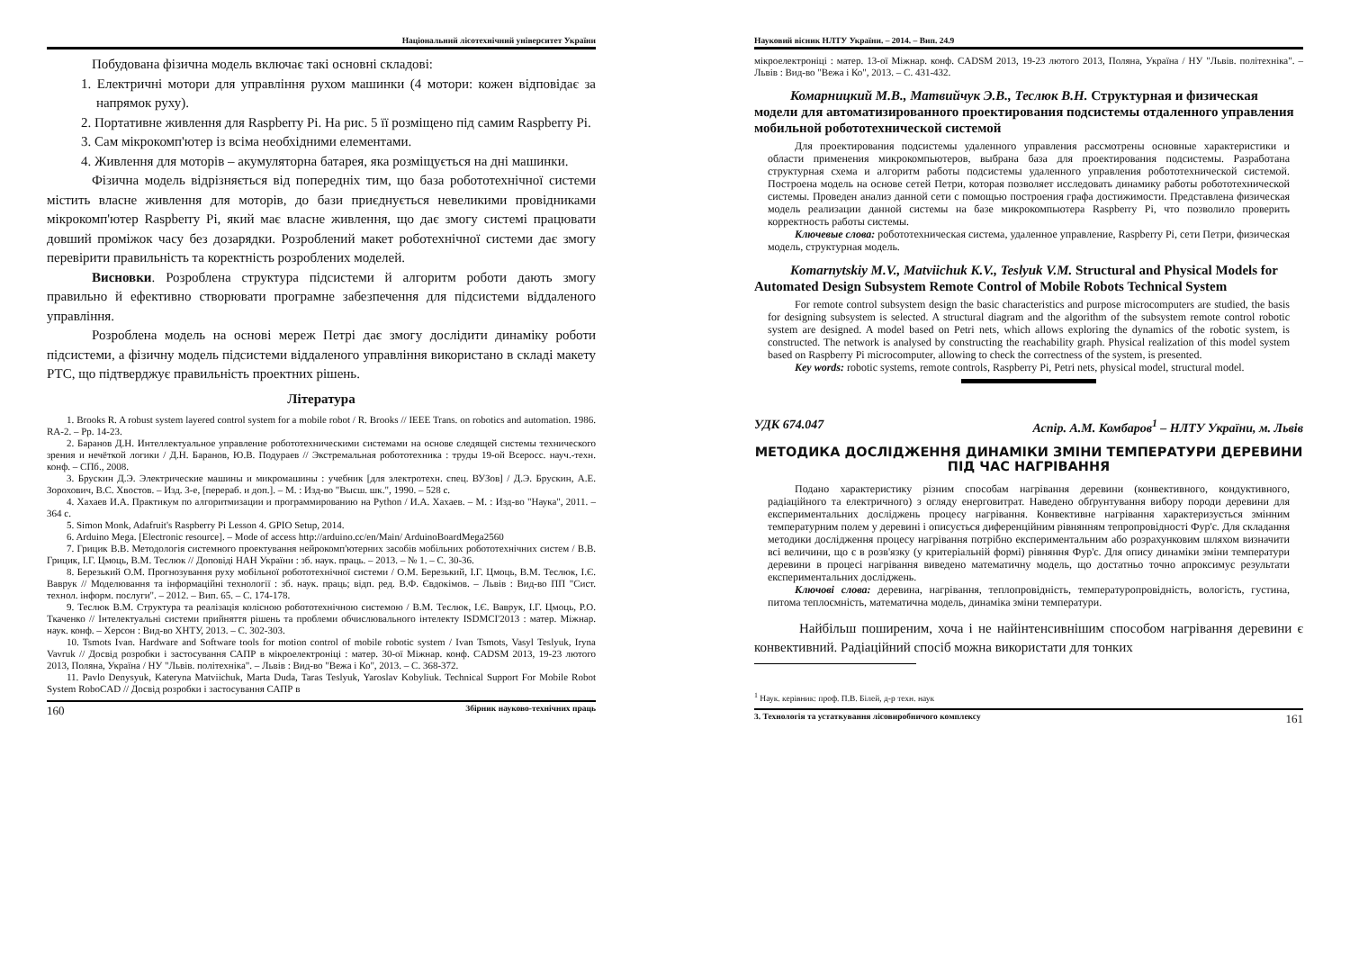Національний лісотехнічний університет України
Побудована фізична модель включає такі основні складові:
1. Електричні мотори для управління рухом машинки (4 мотори: кожен відповідає за напрямок руху).
2. Портативне живлення для Raspberry Pi. На рис. 5 її розміщено під самим Raspberry Pi.
3. Сам мікрокомп'ютер із всіма необхідними елементами.
4. Живлення для моторів – акумуляторна батарея, яка розміщується на дні машинки.
Фізична модель відрізняється від попередніх тим, що база робототехнічної системи містить власне живлення для моторів, до бази приєднується невеликими провідниками мікрокомп'ютер Raspberry Pi, який має власне живлення, що дає змогу системі працювати довший проміжок часу без дозарядки. Розроблений макет роботехнічної системи дає змогу перевірити правильність та коректність розроблених моделей.
Висновки. Розроблена структура підсистеми й алгоритм роботи дають змогу правильно й ефективно створювати програмне забезпечення для підсистеми віддаленого управління.
Розроблена модель на основі мереж Петрі дає змогу дослідити динаміку роботи підсистеми, а фізичну модель підсистеми віддаленого управління використано в складі макету РТС, що підтверджує правильність проектних рішень.
Література
1. Brooks R. A robust system layered control system for a mobile robot / R. Brooks // IEEE Trans. on robotics and automation. 1986. RA-2. – Pp. 14-23.
2. Баранов Д.Н. Интеллектуальное управление робототехническими системами на основе следящей системы технического зрения и нечёткой логики / Д.Н. Баранов, Ю.В. Подураев // Экстремальная робототехника : труды 19-ой Всеросс. науч.-техн. конф. – СПб., 2008.
3. Брускин Д.Э. Электрические машины и микромашины : учебник [для электротехн. спец. ВУЗов] / Д.Э. Брускин, А.Е. Зорохович, В.С. Хвостов. – Изд. 3-е, [перераб. и доп.]. – М. : Изд-во "Высш. шк.", 1990. – 528 с.
4. Хахаев И.А. Практикум по алгоритмизации и программированию на Python / И.А. Хахаев. – М. : Изд-во "Наука", 2011. – 364 с.
5. Simon Monk, Adafruit's Raspberry Pi Lesson 4. GPIO Setup, 2014.
6. Arduino Mega. [Electronic resource]. – Mode of access http://arduino.cc/en/Main/ ArduinoBoardMega2560
7. Грицик В.В. Методологія системного проектування нейрокомп'ютерних засобів мобільних робототехнічних систем / В.В. Грицик, І.Г. Цмоць, В.М. Теслюк // Доповіді НАН України : зб. наук. праць. – 2013. – № 1. – С. 30-36.
8. Березький О.М. Прогнозування руху мобільної робототехнічної системи / О.М. Березький, І.Г. Цмоць, В.М. Теслюк, І.Є. Ваврук // Моделювання та інформаційні технології : зб. наук. праць; відп. ред. В.Ф. Євдокімов. – Львів : Вид-во ПП "Сист. технол. інформ. послуги". – 2012. – Вип. 65. – С. 174-178.
9. Теслюк В.М. Структура та реалізація колісною робототехнічною системою / В.М. Теслюк, І.Є. Ваврук, І.Г. Цмоць, Р.О. Ткаченко // Інтелектуальні системи прийняття рішень та проблеми обчислювального інтелекту ISDMCI'2013 : матер. Міжнар. наук. конф. – Херсон : Вид-во ХНТУ, 2013. – С. 302-303.
10. Tsmots Ivan. Hardware and Software tools for motion control of mobile robotic system / Ivan Tsmots, Vasyl Teslyuk, Iryna Vavruk // Досвід розробки і застосування САПР в мікроелектроніці : матер. 30-ої Міжнар. конф. CADSM 2013, 19-23 лютого 2013, Поляна, Україна / НУ "Львів. політехніка". – Львів : Вид-во "Вежа і Ко", 2013. – С. 368-372.
11. Pavlo Denysyuk, Kateryna Matviichuk, Marta Duda, Taras Teslyuk, Yaroslav Kobyliuk. Technical Support For Mobile Robot System RoboCAD // Досвід розробки і застосування САПР в
160 Збірник науково-технічних праць
Науковий вісник НЛТУ України. – 2014. – Вип. 24.9
мікроелектроніці : матер. 13-ої Міжнар. конф. CADSM 2013, 19-23 лютого 2013, Поляна, Україна / НУ "Львів. політехніка". – Львів : Вид-во "Вежа і Ко", 2013. – С. 431-432.
Комарницкий М.В., Матвийчук Э.В., Теслюк В.Н. Структурная и физическая модели для автоматизированного проектирования подсистемы отдаленного управления мобильной робототехнической системой
Для проектирования подсистемы удаленного управления рассмотрены основные характеристики и области применения микрокомпьютеров, выбрана база для проектирования подсистемы. Разработана структурная схема и алгоритм работы подсистемы удаленного управления робототехнической системой. Построена модель на основе сетей Петри, которая позволяет исследовать динамику работы робототехнической системы. Проведен анализ данной сети с помощью построения графа достижимости. Представлена физическая модель реализации данной системы на базе микрокомпьютера Raspberry Pi, что позволило проверить корректность работы системы.
Ключевые слова: робототехническая система, удаленное управление, Raspberry Pi, сети Петри, физическая модель, структурная модель.
Komarnytskiy M.V., Matviichuk K.V., Teslyuk V.M. Structural and Physical Models for Automated Design Subsystem Remote Control of Mobile Robots Technical System
For remote control subsystem design the basic characteristics and purpose microcomputers are studied, the basis for designing subsystem is selected. A structural diagram and the algorithm of the subsystem remote control robotic system are designed. A model based on Petri nets, which allows exploring the dynamics of the robotic system, is constructed. The network is analysed by constructing the reachability graph. Physical realization of this model system based on Raspberry Pi microcomputer, allowing to check the correctness of the system, is presented.
Key words: robotic systems, remote controls, Raspberry Pi, Petri nets, physical model, structural model.
УДК 674.047 Аспір. А.М. Комбаров<sup>1</sup> – НЛТУ України, м. Львів
МЕТОДИКА ДОСЛІДЖЕННЯ ДИНАМІКИ ЗМІНИ ТЕМПЕРАТУРИ ДЕРЕВИНИ ПІД ЧАС НАГРІВАННЯ
Подано характеристику різним способам нагрівання деревини (конвективного, кондуктивного, радіаційного та електричного) з огляду енерговитрат. Наведено обґрунтування вибору породи деревини для експериментальних досліджень процесу нагрівання. Конвективне нагрівання характеризується змінним температурним полем у деревині і описується диференційним рівнянням тепропровідності Фур'є. Для складання методики дослідження процесу нагрівання потрібно експериментальним або розрахунковим шляхом визначити всі величини, що є в розв'язку (у критеріальній формі) рівняння Фур'є. Для опису динаміки зміни температури деревини в процесі нагрівання виведено математичну модель, що достатньо точно апроксимує результати експериментальних досліджень.
Ключові слова: деревина, нагрівання, теплопровідність, температуропровідність, вологість, густина, питома теплоємність, математична модель, динаміка зміни температури.
Найбільш поширеним, хоча і не найінтенсивнішим способом нагрівання деревини є конвективний. Радіаційний спосіб можна використати для тонких
<sup>1</sup> Наук. керівник: проф. П.В. Білей, д-р техн. наук
3. Технологія та устаткування лісовиробничого комплексу 161